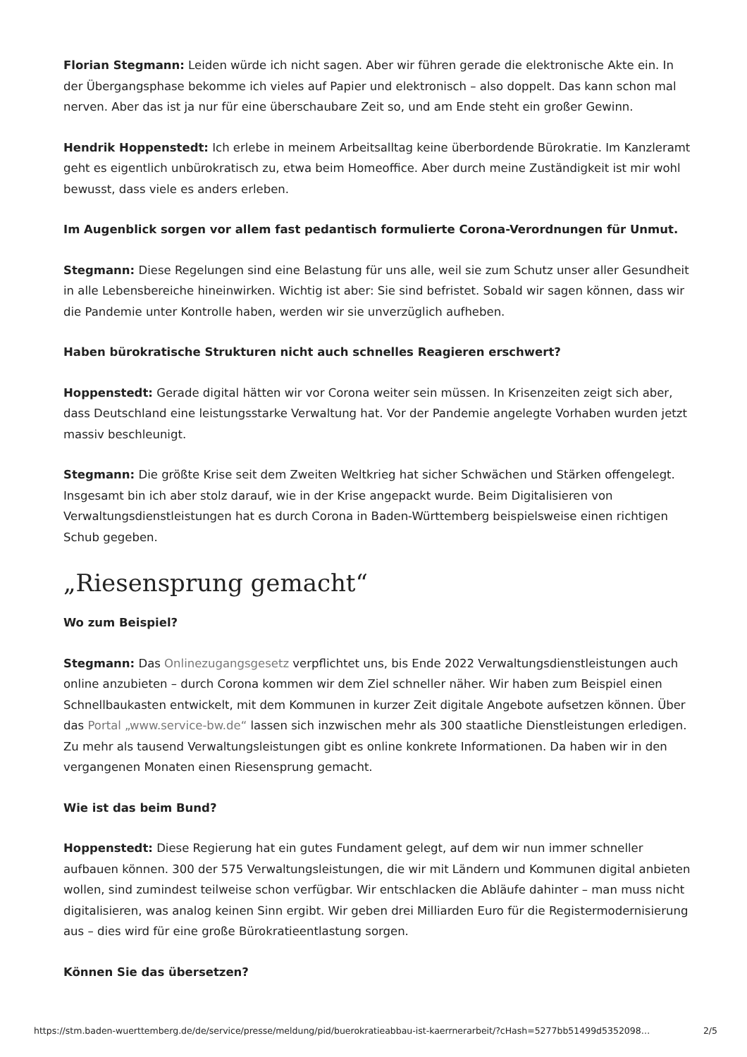Florian Stegmann: Leiden würde ich nicht sagen. Aber wir führen gerade die elektronische Akte ein. In der Übergangsphase bekomme ich vieles auf Papier und elektronisch – also doppelt. Das kann schon mal nerven. Aber das ist ja nur für eine überschaubare Zeit so, und am Ende steht ein großer Gewinn.
Hendrik Hoppenstedt: Ich erlebe in meinem Arbeitsalltag keine überbordende Bürokratie. Im Kanzleramt geht es eigentlich unbürokratisch zu, etwa beim Homeoffice. Aber durch meine Zuständigkeit ist mir wohl bewusst, dass viele es anders erleben.
Im Augenblick sorgen vor allem fast pedantisch formulierte Corona-Verordnungen für Unmut.
Stegmann: Diese Regelungen sind eine Belastung für uns alle, weil sie zum Schutz unser aller Gesundheit in alle Lebensbereiche hineinwirken. Wichtig ist aber: Sie sind befristet. Sobald wir sagen können, dass wir die Pandemie unter Kontrolle haben, werden wir sie unverzüglich aufheben.
Haben bürokratische Strukturen nicht auch schnelles Reagieren erschwert?
Hoppenstedt: Gerade digital hätten wir vor Corona weiter sein müssen. In Krisenzeiten zeigt sich aber, dass Deutschland eine leistungsstarke Verwaltung hat. Vor der Pandemie angelegte Vorhaben wurden jetzt massiv beschleunigt.
Stegmann: Die größte Krise seit dem Zweiten Weltkrieg hat sicher Schwächen und Stärken offengelegt. Insgesamt bin ich aber stolz darauf, wie in der Krise angepackt wurde. Beim Digitalisieren von Verwaltungsdienstleistungen hat es durch Corona in Baden-Württemberg beispielsweise einen richtigen Schub gegeben.
„Riesensprung gemacht“
Wo zum Beispiel?
Stegmann: Das Onlinezugangsgesetz verpflichtet uns, bis Ende 2022 Verwaltungsdienstleistungen auch online anzubieten – durch Corona kommen wir dem Ziel schneller näher. Wir haben zum Beispiel einen Schnellbaukasten entwickelt, mit dem Kommunen in kurzer Zeit digitale Angebote aufsetzen können. Über das Portal „www.service-bw.de“ lassen sich inzwischen mehr als 300 staatliche Dienstleistungen erledigen. Zu mehr als tausend Verwaltungsleistungen gibt es online konkrete Informationen. Da haben wir in den vergangenen Monaten einen Riesensprung gemacht.
Wie ist das beim Bund?
Hoppenstedt: Diese Regierung hat ein gutes Fundament gelegt, auf dem wir nun immer schneller aufbauen können. 300 der 575 Verwaltungsleistungen, die wir mit Ländern und Kommunen digital anbieten wollen, sind zumindest teilweise schon verfügbar. Wir entschlacken die Abläufe dahinter – man muss nicht digitalisieren, was analog keinen Sinn ergibt. Wir geben drei Milliarden Euro für die Registermodernisierung aus – dies wird für eine große Bürokratieentlastung sorgen.
Können Sie das übersetzen?
https://stm.baden-wuerttemberg.de/de/service/presse/meldung/pid/buerokratieabbau-ist-kaerrnerarbeit/?cHash=5277bb51499d5352098… 2/5